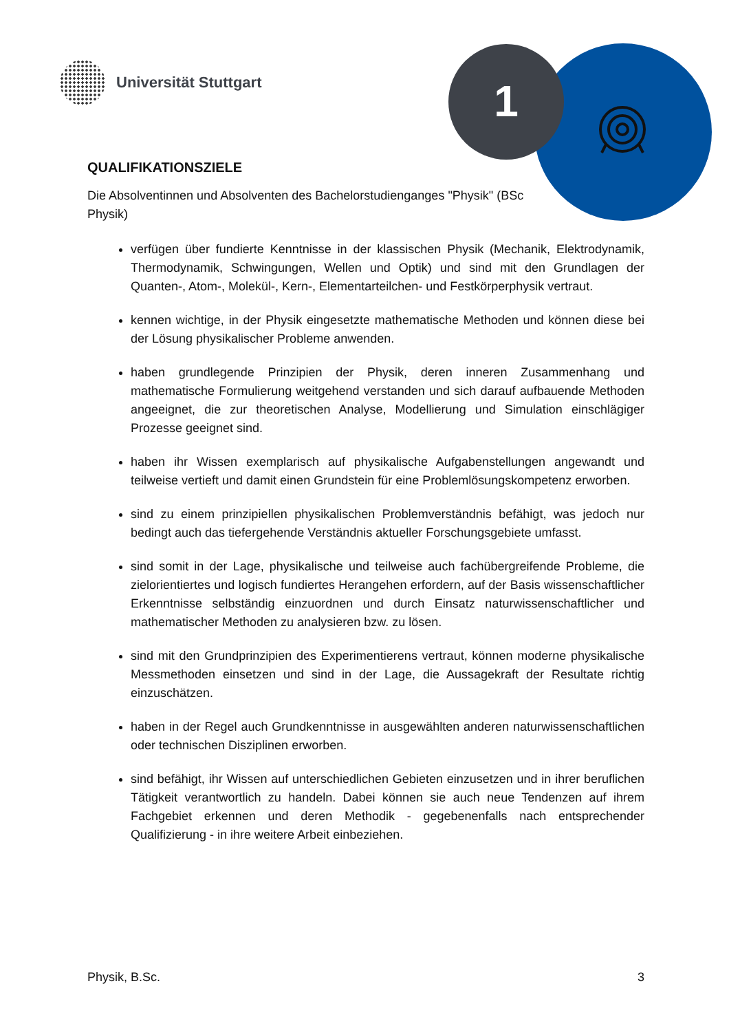1
Universität Stuttgart
QUALIFIKATIONSZIELE
Die Absolventinnen und Absolventen des Bachelorstudienganges "Physik" (BSc Physik)
verfügen über fundierte Kenntnisse in der klassischen Physik (Mechanik, Elektrodynamik, Thermodynamik, Schwingungen, Wellen und Optik) und sind mit den Grundlagen der Quanten-, Atom-, Molekül-, Kern-, Elementarteilchen- und Festkörperphysik vertraut.
kennen wichtige, in der Physik eingesetzte mathematische Methoden und können diese bei der Lösung physikalischer Probleme anwenden.
haben grundlegende Prinzipien der Physik, deren inneren Zusammenhang und mathematische Formulierung weitgehend verstanden und sich darauf aufbauende Methoden angeeignet, die zur theoretischen Analyse, Modellierung und Simulation einschlägiger Prozesse geeignet sind.
haben ihr Wissen exemplarisch auf physikalische Aufgabenstellungen angewandt und teilweise vertieft und damit einen Grundstein für eine Problemlösungskompetenz erworben.
sind zu einem prinzipiellen physikalischen Problemverständnis befähigt, was jedoch nur bedingt auch das tiefergehende Verständnis aktueller Forschungsgebiete umfasst.
sind somit in der Lage, physikalische und teilweise auch fachübergreifende Probleme, die zielorientiertes und logisch fundiertes Herangehen erfordern, auf der Basis wissenschaftlicher Erkenntnisse selbständig einzuordnen und durch Einsatz naturwissenschaftlicher und mathematischer Methoden zu analysieren bzw. zu lösen.
sind mit den Grundprinzipien des Experimentierens vertraut, können moderne physikalische Messmethoden einsetzen und sind in der Lage, die Aussagekraft der Resultate richtig einzuschätzen.
haben in der Regel auch Grundkenntnisse in ausgewählten anderen naturwissenschaftlichen oder technischen Disziplinen erworben.
sind befähigt, ihr Wissen auf unterschiedlichen Gebieten einzusetzen und in ihrer beruflichen Tätigkeit verantwortlich zu handeln. Dabei können sie auch neue Tendenzen auf ihrem Fachgebiet erkennen und deren Methodik - gegebenenfalls nach entsprechender Qualifizierung - in ihre weitere Arbeit einbeziehen.
Physik, B.Sc. 3